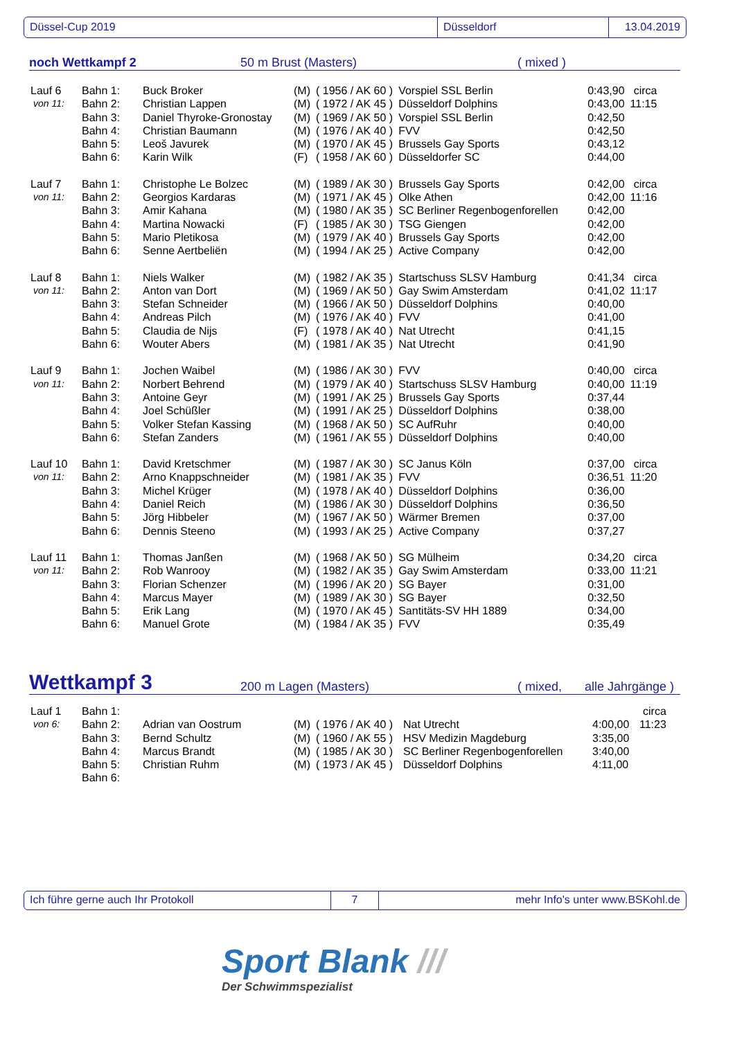Düssel-Cup 2019 Düsseldorf 13.04.2019
noch Wettkampf 2 50 m Brust (Masters) ( mixed )
| Lauf 6 | Bahn 1: | Buck Broker | (M) | ( 1956 / AK 60 ) | Vorspiel SSL Berlin | 0:43,90 | circa |
| von 11: | Bahn 2: | Christian Lappen | (M) | ( 1972 / AK 45 ) | Düsseldorf Dolphins | 0:43,00 | 11:15 |
| | Bahn 3: | Daniel Thyroke-Gronostay | (M) | ( 1969 / AK 50 ) | Vorspiel SSL Berlin | 0:42,50 | |
| | Bahn 4: | Christian Baumann | (M) | ( 1976 / AK 40 ) | FVV | 0:42,50 | |
| | Bahn 5: | Leoš Javurek | (M) | ( 1970 / AK 45 ) | Brussels Gay Sports | 0:43,12 | |
| | Bahn 6: | Karin Wilk | (F) | ( 1958 / AK 60 ) | Düsseldorfer SC | 0:44,00 | |
| Lauf 7 | Bahn 1: | Christophe Le Bolzec | (M) | ( 1989 / AK 30 ) | Brussels Gay Sports | 0:42,00 | circa |
| von 11: | Bahn 2: | Georgios Kardaras | (M) | ( 1971 / AK 45 ) | Olke Athen | 0:42,00 | 11:16 |
| | Bahn 3: | Amir Kahana | (M) | ( 1980 / AK 35 ) | SC Berliner Regenbogenforellen | 0:42,00 | |
| | Bahn 4: | Martina Nowacki | (F) | ( 1985 / AK 30 ) | TSG Giengen | 0:42,00 | |
| | Bahn 5: | Mario Pletikosa | (M) | ( 1979 / AK 40 ) | Brussels Gay Sports | 0:42,00 | |
| | Bahn 6: | Senne Aertbeliën | (M) | ( 1994 / AK 25 ) | Active Company | 0:42,00 | |
| Lauf 8 | Bahn 1: | Niels Walker | (M) | ( 1982 / AK 35 ) | Startschuss SLSV Hamburg | 0:41,34 | circa |
| von 11: | Bahn 2: | Anton van Dort | (M) | ( 1969 / AK 50 ) | Gay Swim Amsterdam | 0:41,02 | 11:17 |
| | Bahn 3: | Stefan Schneider | (M) | ( 1966 / AK 50 ) | Düsseldorf Dolphins | 0:40,00 | |
| | Bahn 4: | Andreas Pilch | (M) | ( 1976 / AK 40 ) | FVV | 0:41,00 | |
| | Bahn 5: | Claudia de Nijs | (F) | ( 1978 / AK 40 ) | Nat Utrecht | 0:41,15 | |
| | Bahn 6: | Wouter Abers | (M) | ( 1981 / AK 35 ) | Nat Utrecht | 0:41,90 | |
| Lauf 9 | Bahn 1: | Jochen Waibel | (M) | ( 1986 / AK 30 ) | FVV | 0:40,00 | circa |
| von 11: | Bahn 2: | Norbert Behrend | (M) | ( 1979 / AK 40 ) | Startschuss SLSV Hamburg | 0:40,00 | 11:19 |
| | Bahn 3: | Antoine Geyr | (M) | ( 1991 / AK 25 ) | Brussels Gay Sports | 0:37,44 | |
| | Bahn 4: | Joel Schüßler | (M) | ( 1991 / AK 25 ) | Düsseldorf Dolphins | 0:38,00 | |
| | Bahn 5: | Volker Stefan Kassing | (M) | ( 1968 / AK 50 ) | SC AufRuhr | 0:40,00 | |
| | Bahn 6: | Stefan Zanders | (M) | ( 1961 / AK 55 ) | Düsseldorf Dolphins | 0:40,00 | |
| Lauf 10 | Bahn 1: | David Kretschmer | (M) | ( 1987 / AK 30 ) | SC Janus Köln | 0:37,00 | circa |
| von 11: | Bahn 2: | Arno Knappschneider | (M) | ( 1981 / AK 35 ) | FVV | 0:36,51 | 11:20 |
| | Bahn 3: | Michel Krüger | (M) | ( 1978 / AK 40 ) | Düsseldorf Dolphins | 0:36,00 | |
| | Bahn 4: | Daniel Reich | (M) | ( 1986 / AK 30 ) | Düsseldorf Dolphins | 0:36,50 | |
| | Bahn 5: | Jörg Hibbeler | (M) | ( 1967 / AK 50 ) | Wärmer Bremen | 0:37,00 | |
| | Bahn 6: | Dennis Steeno | (M) | ( 1993 / AK 25 ) | Active Company | 0:37,27 | |
| Lauf 11 | Bahn 1: | Thomas Janßen | (M) | ( 1968 / AK 50 ) | SG Mülheim | 0:34,20 | circa |
| von 11: | Bahn 2: | Rob Wanrooy | (M) | ( 1982 / AK 35 ) | Gay Swim Amsterdam | 0:33,00 | 11:21 |
| | Bahn 3: | Florian Schenzer | (M) | ( 1996 / AK 20 ) | SG Bayer | 0:31,00 | |
| | Bahn 4: | Marcus Mayer | (M) | ( 1989 / AK 30 ) | SG Bayer | 0:32,50 | |
| | Bahn 5: | Erik Lang | (M) | ( 1970 / AK 45 ) | Santitäts-SV HH 1889 | 0:34,00 | |
| | Bahn 6: | Manuel Grote | (M) | ( 1984 / AK 35 ) | FVV | 0:35,49 | |
Wettkampf 3 200 m Lagen (Masters) ( mixed, alle Jahrgänge )
| Lauf 1 | Bahn 1: | | | | | | circa |
| von 6: | Bahn 2: | Adrian van Oostrum | (M) | ( 1976 / AK 40 ) | Nat Utrecht | 4:00,00 | 11:23 |
| | Bahn 3: | Bernd Schultz | (M) | ( 1960 / AK 55 ) | HSV Medizin Magdeburg | 3:35,00 | |
| | Bahn 4: | Marcus Brandt | (M) | ( 1985 / AK 30 ) | SC Berliner Regenbogenforellen | 3:40,00 | |
| | Bahn 5: | Christian Ruhm | (M) | ( 1973 / AK 45 ) | Düsseldorf Dolphins | 4:11,00 | |
| | Bahn 6: | | | | | | |
Ich führe gerne auch Ihr Protokoll 7 mehr Info's unter www.BSKohl.de
Sport Blank ///
Der Schwimmspezialist